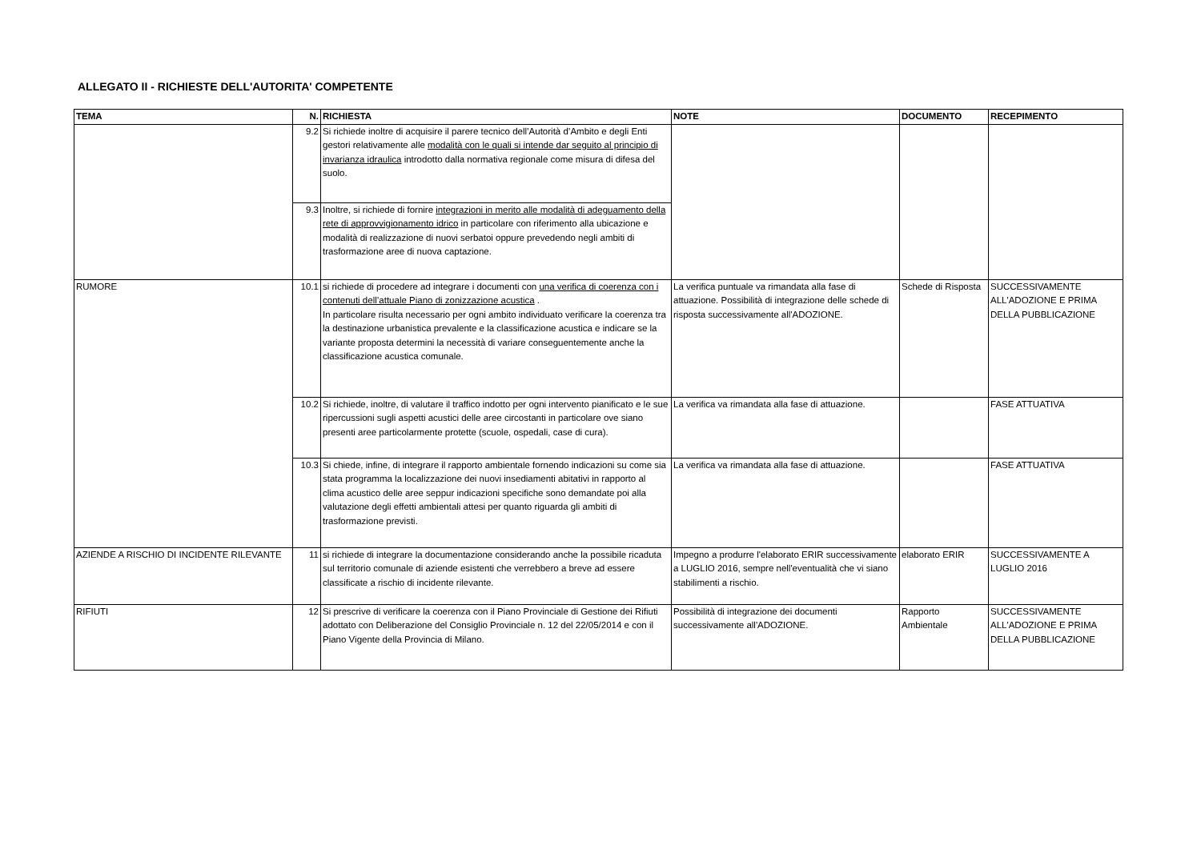ALLEGATO II - RICHIESTE DELL'AUTORITA' COMPETENTE
| TEMA | N. | RICHIESTA | NOTE | DOCUMENTO | RECEPIMENTO |
| --- | --- | --- | --- | --- | --- |
| | 9.2 | Si richiede inoltre di acquisire il parere tecnico dell’Autorità d’Ambito e degli Enti gestori relativamente alle modalità con le quali si intende dar seguito al principio di invarianza idraulica introdotto dalla normativa regionale come misura di difesa del suolo. | | | |
| | 9.3 | Inoltre, si richiede di fornire integrazioni in merito alle modalità di adeguamento della rete di approvvigionamento idrico in particolare con riferimento alla ubicazione e modalità di realizzazione di nuovi serbatoi oppure prevedendo negli ambiti di trasformazione aree di nuova captazione. | | | |
| RUMORE | 10.1 | si richiede di procedere ad integrare i documenti con una verifica di coerenza con i contenuti dell’attuale Piano di zonizzazione acustica . In particolare risulta necessario per ogni ambito individuato verificare la coerenza tra la destinazione urbanistica prevalente e la classificazione acustica e indicare se la variante proposta determini la necessità di variare conseguentemente anche la classificazione acustica comunale. | La verifica puntuale va rimandata alla fase di attuazione. Possibilità di integrazione delle schede di risposta successivamente all'ADOZIONE. | Schede di Risposta | SUCCESSIVAMENTE ALL'ADOZIONE E PRIMA DELLA PUBBLICAZIONE |
| | 10.2 | Si richiede, inoltre, di valutare il traffico indotto per ogni intervento pianificato e le sue ripercussioni sugli aspetti acustici delle aree circostanti in particolare ove siano presenti aree particolarmente protette (scuole, ospedali, case di cura). | La verifica va rimandata alla fase di attuazione. | | FASE ATTUATIVA |
| | 10.3 | Si chiede, infine, di integrare il rapporto ambientale fornendo indicazioni su come sia stata programma la localizzazione dei nuovi insediamenti abitativi in rapporto al clima acustico delle aree seppur indicazioni specifiche sono demandate poi alla valutazione degli effetti ambientali attesi per quanto riguarda gli ambiti di trasformazione previsti. | La verifica va rimandata alla fase di attuazione. | | FASE ATTUATIVA |
| AZIENDE A RISCHIO DI INCIDENTE RILEVANTE | 11 | si richiede di integrare la documentazione considerando anche la possibile ricaduta sul territorio comunale di aziende esistenti che verrebbero a breve ad essere classificate a rischio di incidente rilevante. | Impegno a produrre l'elaborato ERIR successivamente a LUGLIO 2016, sempre nell'eventualità che vi siano stabilimenti a rischio. | elaborato ERIR | SUCCESSIVAMENTE A LUGLIO 2016 |
| RIFIUTI | 12 | Si prescrive di verificare la coerenza con il Piano Provinciale di Gestione dei Rifiuti adottato con Deliberazione del Consiglio Provinciale n. 12 del 22/05/2014 e con il Piano Vigente della Provincia di Milano. | Possibilità di integrazione dei documenti successivamente all'ADOZIONE. | Rapporto Ambientale | SUCCESSIVAMENTE ALL'ADOZIONE E PRIMA DELLA PUBBLICAZIONE |